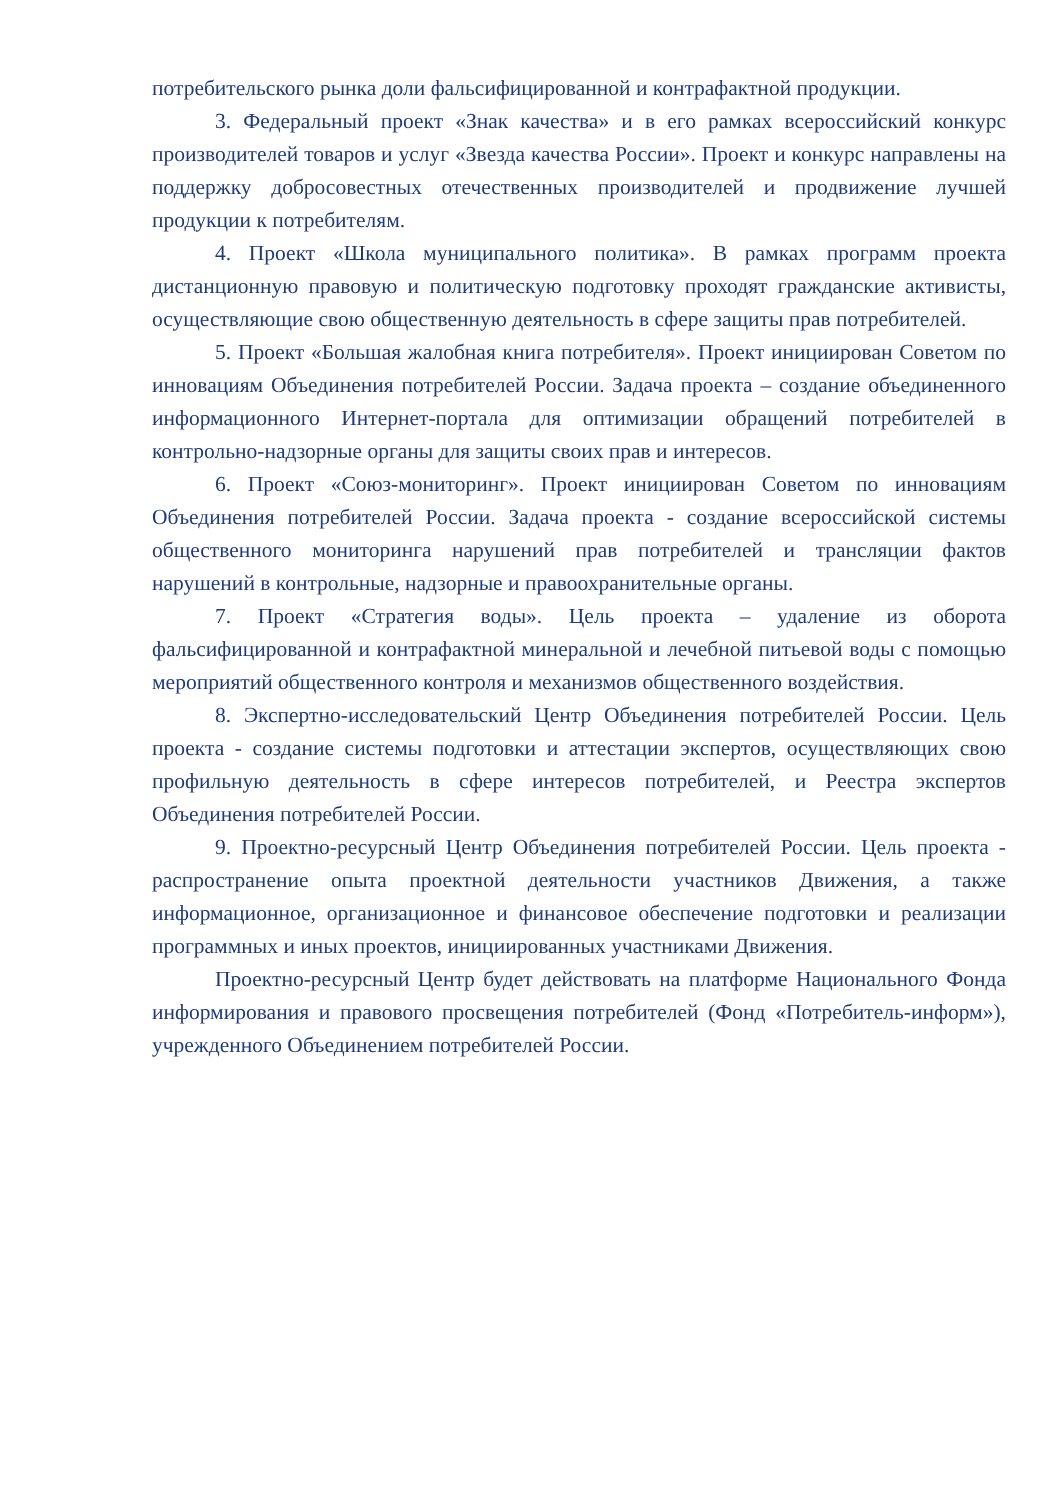потребительского рынка доли фальсифицированной и контрафактной продукции.
3. Федеральный проект «Знак качества» и в его рамках всероссийский конкурс производителей товаров и услуг «Звезда качества России». Проект и конкурс направлены на поддержку добросовестных отечественных производителей и продвижение лучшей продукции к потребителям.
4. Проект «Школа муниципального политика». В рамках программ проекта дистанционную правовую и политическую подготовку проходят гражданские активисты, осуществляющие свою общественную деятельность в сфере защиты прав потребителей.
5. Проект «Большая жалобная книга потребителя». Проект инициирован Советом по инновациям Объединения потребителей России. Задача проекта – создание объединенного информационного Интернет-портала для оптимизации обращений потребителей в контрольно-надзорные органы для защиты своих прав и интересов.
6. Проект «Союз-мониторинг». Проект инициирован Советом по инновациям Объединения потребителей России. Задача проекта - создание всероссийской системы общественного мониторинга нарушений прав потребителей и трансляции фактов нарушений в контрольные, надзорные и правоохранительные органы.
7. Проект «Стратегия воды». Цель проекта – удаление из оборота фальсифицированной и контрафактной минеральной и лечебной питьевой воды с помощью мероприятий общественного контроля и механизмов общественного воздействия.
8. Экспертно-исследовательский Центр Объединения потребителей России. Цель проекта - создание системы подготовки и аттестации экспертов, осуществляющих свою профильную деятельность в сфере интересов потребителей, и Реестра экспертов Объединения потребителей России.
9. Проектно-ресурсный Центр Объединения потребителей России. Цель проекта - распространение опыта проектной деятельности участников Движения, а также информационное, организационное и финансовое обеспечение подготовки и реализации программных и иных проектов, инициированных участниками Движения.
Проектно-ресурсный Центр будет действовать на платформе Национального Фонда информирования и правового просвещения потребителей (Фонд «Потребитель-информ»), учрежденного Объединением потребителей России.